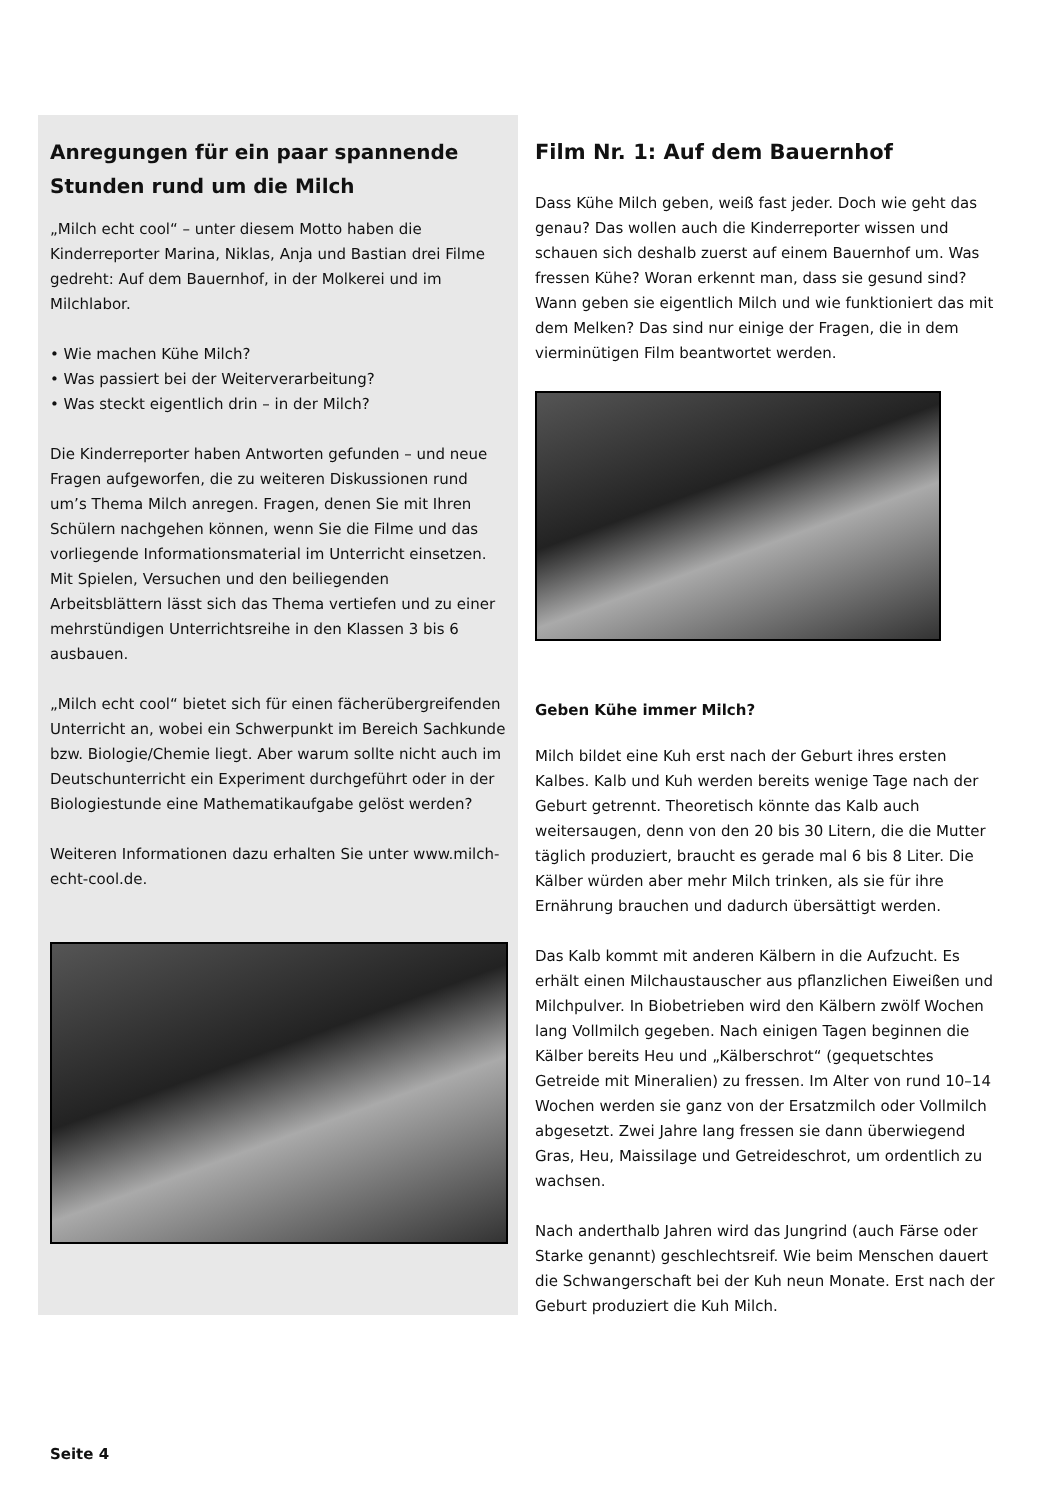Anregungen für ein paar spannende Stunden rund um die Milch
„Milch echt cool“ – unter diesem Motto haben die Kinderreporter Marina, Niklas, Anja und Bastian drei Filme gedreht: Auf dem Bauernhof, in der Molkerei und im Milchlabor.
• Wie machen Kühe Milch?
• Was passiert bei der Weiterverarbeitung?
• Was steckt eigentlich drin – in der Milch?
Die Kinderreporter haben Antworten gefunden – und neue Fragen aufgeworfen, die zu weiteren Diskussionen rund um’s Thema Milch anregen. Fragen, denen Sie mit Ihren Schülern nachgehen können, wenn Sie die Filme und das vorliegende Informationsmaterial im Unterricht einsetzen. Mit Spielen, Versuchen und den beiliegenden Arbeitsblättern lässt sich das Thema vertiefen und zu einer mehrstündigen Unterrichtsreihe in den Klassen 3 bis 6 ausbauen.
„Milch echt cool“ bietet sich für einen fächerübergreifenden Unterricht an, wobei ein Schwerpunkt im Bereich Sachkunde bzw. Biologie/Chemie liegt. Aber warum sollte nicht auch im Deutschunterricht ein Experiment durchgeführt oder in der Biologiestunde eine Mathematikaufgabe gelöst werden?
Weiteren Informationen dazu erhalten Sie unter www.milch-echt-cool.de.
Film Nr. 1: Auf dem Bauernhof
Dass Kühe Milch geben, weiß fast jeder. Doch wie geht das genau? Das wollen auch die Kinderreporter wissen und schauen sich deshalb zuerst auf einem Bauernhof um. Was fressen Kühe? Woran erkennt man, dass sie gesund sind? Wann geben sie eigentlich Milch und wie funktioniert das mit dem Melken? Das sind nur einige der Fragen, die in dem vierminütigen Film beantwortet werden.
Geben Kühe immer Milch?
Milch bildet eine Kuh erst nach der Geburt ihres ersten Kalbes. Kalb und Kuh werden bereits wenige Tage nach der Geburt getrennt. Theoretisch könnte das Kalb auch weitersaugen, denn von den 20 bis 30 Litern, die die Mutter täglich produziert, braucht es gerade mal 6 bis 8 Liter. Die Kälber würden aber mehr Milch trinken, als sie für ihre Ernährung brauchen und dadurch übersättigt werden.
Das Kalb kommt mit anderen Kälbern in die Aufzucht. Es erhält einen Milchaustauscher aus pflanzlichen Eiweißen und Milchpulver. In Biobetrieben wird den Kälbern zwölf Wochen lang Vollmilch gegeben. Nach einigen Tagen beginnen die Kälber bereits Heu und „Kälberschrot“ (gequetschtes Getreide mit Mineralien) zu fressen. Im Alter von rund 10–14 Wochen werden sie ganz von der Ersatzmilch oder Vollmilch abgesetzt. Zwei Jahre lang fressen sie dann überwiegend Gras, Heu, Maissilage und Getreideschrot, um ordentlich zu wachsen.
Nach anderthalb Jahren wird das Jungrind (auch Färse oder Starke genannt) geschlechtsreif. Wie beim Menschen dauert die Schwangerschaft bei der Kuh neun Monate. Erst nach der Geburt produziert die Kuh Milch.
Seite 4